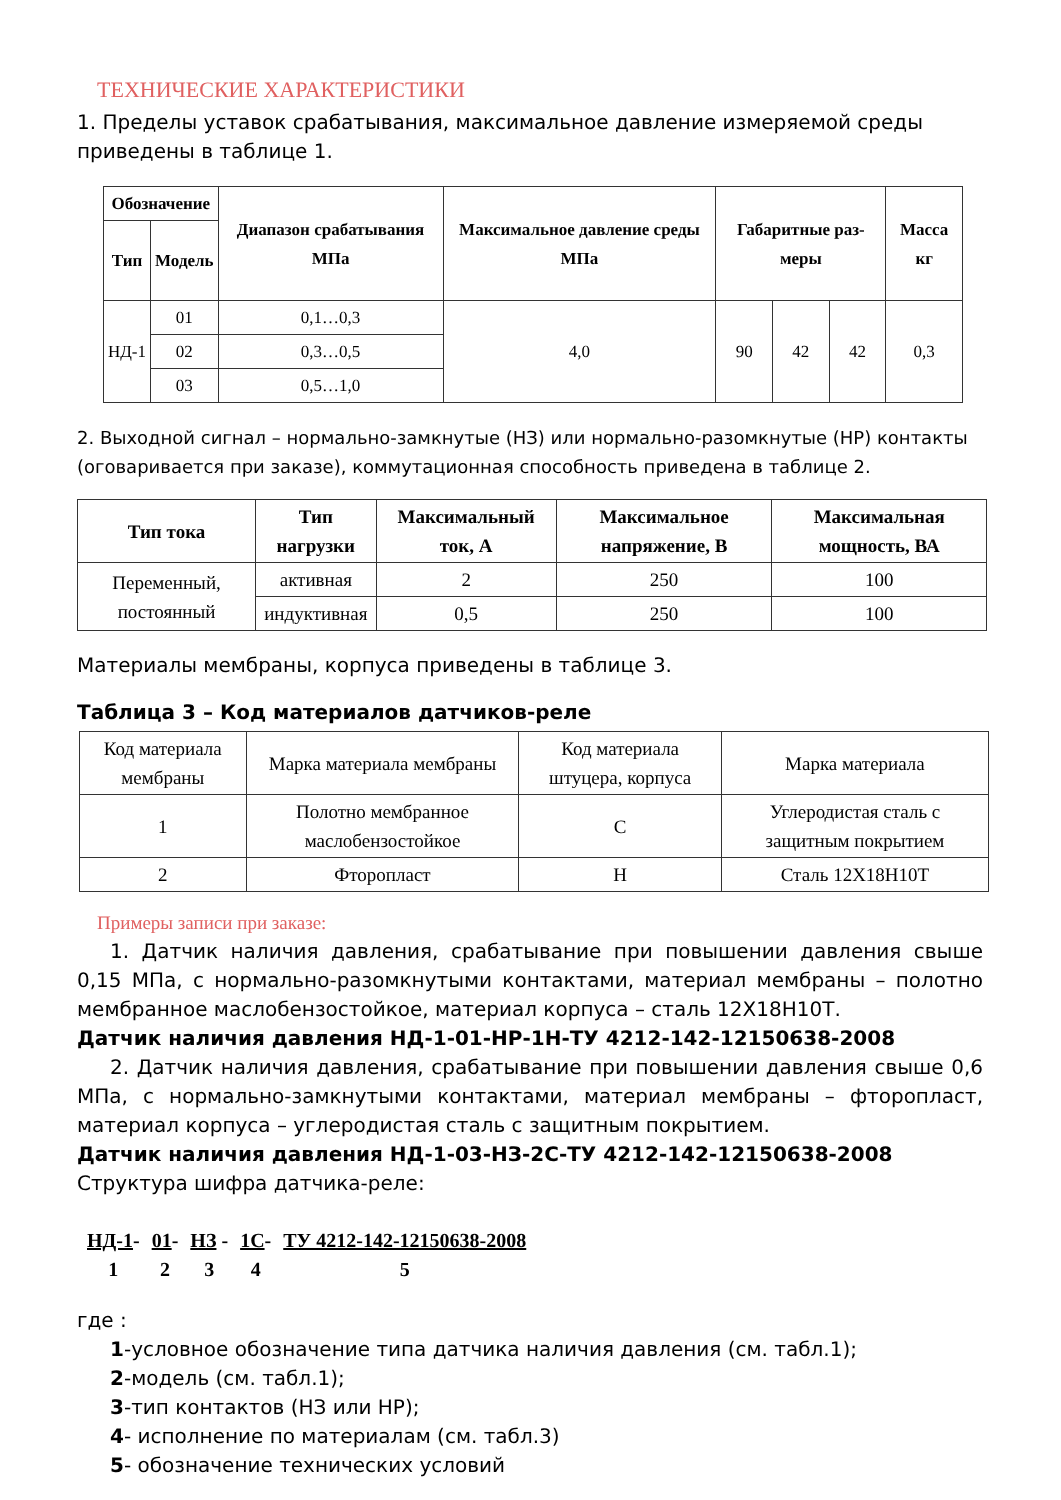ТЕХНИЧЕСКИЕ ХАРАКТЕРИСТИКИ
1. Пределы уставок срабатывания, максимальное давление измеряемой среды приведены в таблице 1.
| Обозначение | | Диапазон срабатывания МПа | Максимальное давление среды МПа | Габаритные раз-меры | | | Масса кг |
| --- | --- | --- | --- | --- | --- | --- | --- |
| Тип | Модель | | | | | | |
| НД-1 | 01 | 0,1…0,3 | 4,0 | 90 | 42 | 42 | 0,3 |
| | 02 | 0,3…0,5 | | | | | |
| | 03 | 0,5…1,0 | | | | | |
2. Выходной сигнал – нормально-замкнутые (НЗ) или нормально-разомкнутые (НР) контакты (оговаривается при заказе), коммутационная способность приведена в таблице 2.
| Тип тока | Тип нагрузки | Максимальный ток, А | Максимальное напряжение, В | Максимальная мощность, ВА |
| --- | --- | --- | --- | --- |
| Переменный, постоянный | активная | 2 | 250 | 100 |
| | индуктивная | 0,5 | 250 | 100 |
Материалы мембраны, корпуса приведены в таблице 3.
Таблица 3 – Код материалов датчиков-реле
| Код материала мембраны | Марка материала мембраны | Код материала штуцера, корпуса | Марка материала |
| 1 | Полотно мембранное маслобензостойкое | С | Углеродистая сталь с защитным покрытием |
| 2 | Фторопласт | Н | Сталь 12Х18Н10Т |
Примеры записи при заказе:
1. Датчик наличия давления, срабатывание при повышении давления свыше 0,15 МПа, с нормально-разомкнутыми контактами, материал мембраны – полотно мембранное маслобензостойкое, материал корпуса – сталь 12Х18Н10Т.
Датчик наличия давления НД-1-01-НР-1Н-ТУ 4212-142-12150638-2008
2. Датчик наличия давления, срабатывание при повышении давления свыше 0,6 МПа, с нормально-замкнутыми контактами, материал мембраны – фторопласт, материал корпуса – углеродистая сталь с защитным покрытием.
Датчик наличия давления НД-1-03-НЗ-2С-ТУ 4212-142-12150638-2008
Структура шифра датчика-реле:
| НД-1 - | 01 - | НЗ - | 1С - | ТУ 4212-142-12150638-2008 |
| 1 | 2 | 3 | 4 | 5 |
где :
1-условное обозначение типа датчика наличия давления (см. табл.1);
2-модель (см. табл.1);
3-тип контактов (НЗ или НР);
4- исполнение по материалам (см. табл.3)
5- обозначение технических условий